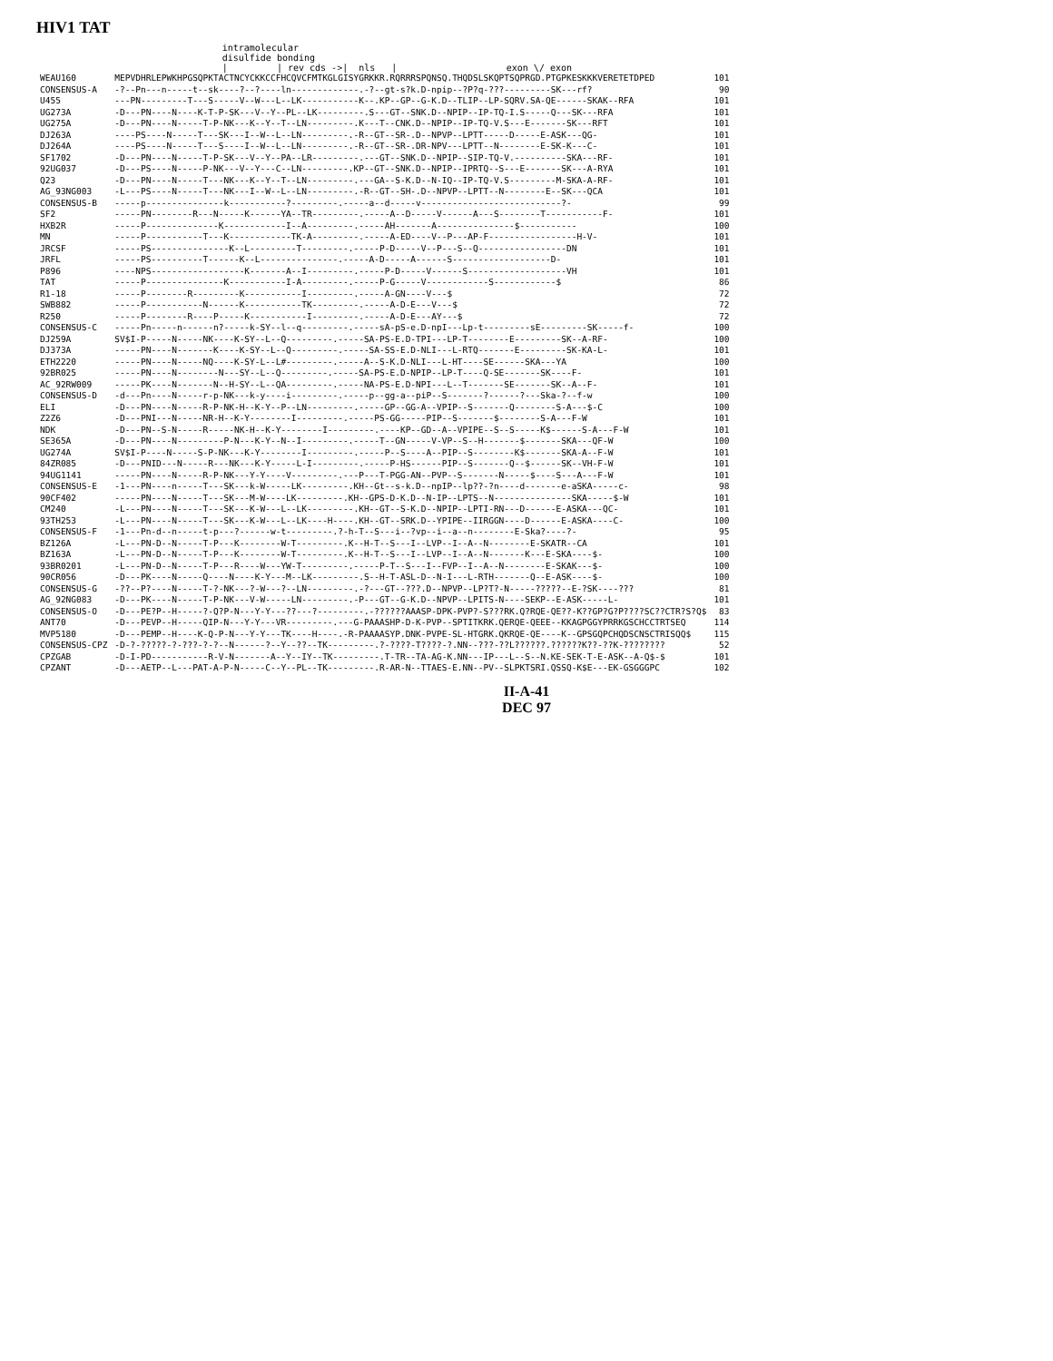HIV1 TAT
intramolecular disulfide bonding | | rev cds ->| nls | exon \/ exon
| WEAU160 | MEPVDHRLEPWKHPGSQPKTACTNCYCKKCCFHCQVCFMTKGLGISYGRKKR.RQRRRSPQNSQ.THQDSLSKQPTSQPRGD.PTGPKESKKKVERETETDPED | 101 |
| CONSENSUS-A | -?--Pn---n-----t--sk----?--?----ln-------------.-?--gt-s?k.D-npip--?P?q-???---------SK---rf? | 90 |
| U455 | ---PN---------T---S-----V--W---L--LK-----------K--.KP--GP--G-K.D--TLIP--LP-SQRV.SA-QE------SKAK--RFA | 101 |
| UG273A | -D---PN----N----K-T-P-SK---V--Y--PL--LK---------.S---GT--SNK.D--NPIP--IP-TQ-I.S-----Q---SK---RFA | 101 |
| UG275A | -D---PN----N-----T-P-NK---K--Y--T--LN---------.K---T--CNK.D--NPIP--IP-TQ-V.S---E-------SK---RFT | 101 |
| DJ263A | ----PS----N-----T---SK---I--W--L--LN---------.-R--GT--SR-.D--NPVP--LPTT-----D-----E-ASK---QG- | 101 |
| DJ264A | ----PS----N-----T---S----I--W--L--LN---------.-R--GT--SR-.DR-NPV---LPTT--N--------E-SK-K---C- | 101 |
| SF1702 | -D---PN----N-----T-P-SK---V--Y--PA--LR---------.---GT--SNK.D--NPIP--SIP-TQ-V.----------SKA---RF- | 101 |
| 92UG037 | -D---PS----N-----P-NK---V--Y---C--LN---------.KP--GT--SNK.D--NPIP--IPRTQ--S---E-------SK---A-RYA | 101 |
| Q23 | -D---PN----N-----T---NK---K--Y--T--LN---------.---GA--S-K.D--N-IQ--IP-TQ-V.S---------M-SKA-A-RF- | 101 |
| AG_93NG003 | -L---PS----N-----T---NK---I--W--L--LN---------.-R--GT--SH-.D--NPVP--LPTT--N--------E--SK---QCA | 101 |
| CONSENSUS-B | -----p---------------k-----------?---------.-----a--d-----v---------------------------?- | 99 |
| SF2 | -----PN--------R---N-----K------YA--TR---------.-----A--D-----V------A---S--------T-----------F- | 101 |
| HXB2R | -----P--------------K------------I--A---------.-----AH-------A---------------$----------- | 100 |
| MN | -----P-----------T---K------------TK-A---------.-----A-ED----V--P---AP-F-----------------H-V- | 101 |
| JRCSF | -----PS---------------K--L---------T---------.-----P-D-----V--P---S--Q-----------------DN | 101 |
| JRFL | -----PS----------T------K--L---------------.-----A-D-----A------S-------------------D- | 101 |
| P896 | ----NPS------------------K-------A--I---------.-----P-D-----V------S-------------------VH | 101 |
| TAT | -----P---------------K-----------I-A---------.-----P-G-----V------------S------------$ | 86 |
| R1-18 | -----P--------R---------K-----------I---------.-----A-GN----V---$ | 72 |
| SWB882 | -----P-----------N------K-----------TK---------.-----A-D-E---V---$ | 72 |
| R250 | -----P--------R----P-----K-----------I---------.-----A-D-E---AY---$ | 72 |
| CONSENSUS-C | -----Pn-----n------n?-----k-SY--l--q---------.-----sA-pS-e.D-npI---Lp-t---------sE---------SK-----f- | 100 |
| DJ259A | SV$I-P-----N-----NK----K-SY--L--Q---------.-----SA-PS-E.D-TPI---LP-T--------E---------SK--A-RF- | 100 |
| DJ373A | -----PN----N-------K----K-SY--L--Q---------.-----SA-SS-E.D-NLI---L-RTQ-------E---------SK-KA-L- | 101 |
| ETH2220 | -----PN----N-----NQ----K-SY-L--L#---------.-----A--S-K.D-NLI---L-HT----SE------SKA---YA | 100 |
| 92BR025 | -----PN----N--------N---SY--L--Q---------.-----SA-PS-E.D-NPIP--LP-T----Q-SE-------SK----F- | 101 |
| AC_92RW009 | -----PK----N-------N--H-SY--L--QA---------.-----NA-PS-E.D-NPI---L--T-------SE-------SK--A--F- | 101 |
| CONSENSUS-D | -d---Pn----N-----r-p-NK---k-y----i---------.-----p--gg-a--piP--S-------?------?---Ska-?--f-w | 100 |
| ELI | -D---PN----N-----R-P-NK-H--K-Y--P--LN---------.-----GP--GG-A--VPIP--S-------Q--------S-A---$-C | 100 |
| Z2Z6 | -D---PNI---N-----NR-H--K-Y--------I---------.-----PS-GG-----PIP--S-------$--------S-A---F-W | 101 |
| NDK | -D---PN--S-N-----R-----NK-H--K-Y--------I---------.----KP--GD--A--VPIPE--S--S-----K$------S-A---F-W | 101 |
| SE365A | -D---PN----N---------P-N---K-Y--N--I---------.-----T--GN-----V-VP--S--H-------$-------SKA---QF-W | 100 |
| UG274A | SV$I-P----N-----S-P-NK---K-Y--------I---------.-----P--S----A--PIP--S--------K$-------SKA-A--F-W | 101 |
| 84ZR085 | -D---PNID---N-----R---NK---K-Y-----L-I---------.-----P-HS------PIP--S-------Q--$------SK--VH-F-W | 101 |
| 94UG1141 | -----PN----N-----R-P-NK---Y-Y----V---------.---P---T-PGG-AN--PVP--S-------N-----$----S---A---F-W | 101 |
| CONSENSUS-E | -1---PN----n-----T---SK---k-W-----LK---------.KH--Gt--s-k.D--npIP--lp??-?n----d-------e-aSKA-----c- | 98 |
| 90CF402 | -----PN----N-----T---SK---M-W----LK---------.KH--GPS-D-K.D--N-IP--LPTS--N---------------SKA-----$-W | 101 |
| CM240 | -L---PN----N-----T---SK---K-W---L--LK---------.KH--GT--S-K.D--NPIP--LPTI-RN---D------E-ASKA---QC- | 101 |
| 93TH253 | -L---PN----N-----T---SK---K-W---L--LK----H----.KH--GT--SRK.D--YPIPE--IIRGGN----D------E-ASKA----C- | 100 |
| CONSENSUS-F | -1---Pn-d--n-----t-p---?------w-t---------.?-h-T--S---i--?vp--i--a--n--------E-Ska?----?- | 95 |
| BZ126A | -L---PN-D--N-----T-P---K--------W-T---------.K--H-T--S---I--LVP--I--A--N--------E-SKATR--CA | 101 |
| BZ163A | -L---PN-D--N-----T-P---K--------W-T---------.K--H-T--S---I--LVP--I--A--N-------K---E-SKA----$- | 100 |
| 93BR0201 | -L---PN-D--N-----T-P---R----W---YW-T---------.-----P-T--S---I--FVP--I--A--N--------E-SKAK---$- | 100 |
| 90CR056 | -D---PK----N-----Q----N----K-Y---M--LK---------.S--H-T-ASL-D--N-I---L-RTH-------Q--E-ASK----$- | 100 |
| CONSENSUS-G | -??--P?----N-----T-?-NK---?-W---?--LN---------.-?---GT--???.D--NPVP--LP?T?-N-----?????--E-?SK----??? | 81 |
| AG_92NG083 | -D---PK----N-----T-P-NK---V-W-----LN---------.-P---GT--G-K.D--NPVP--LPITS-N----SEKP--E-ASK-----L- | 101 |
| CONSENSUS-O | -D---PE?P--H-----?-Q?P-N---Y-Y---??---?---------.-??????AAASP-DPK-PVP?-S???RK.Q?RQE-QE??-K??GP?G?P????SC??CTR?S?Q$ | 83 |
| ANT70 | -D---PEVP--H-----QIP-N---Y-Y---VR---------.---G-PAAASHP-D-K-PVP--SPTITKRK.QERQE-QEEE--KKAGPGGYPRRKGSCHCCTRTSEQ | 114 |
| MVP5180 | -D---PEMP--H----K-Q-P-N---Y-Y---TK----H----.-R-PAAAASYP.DNK-PVPE-SL-HTGRK.QKRQE-QE----K--GPSGQPCHQDSCNSCTRISQQ$ | 115 |
| CONSENSUS-CPZ | -D-?-?????-?-???-?-?--N------?--Y--??--TK---------.?-????-T????-?.NN--???-??L??????.??????K??-??K-???????? | 52 |
| CPZGAB | -D-I-PD-----------R-V-N-------A--Y--IY--TK---------.T-TR--TA-AG-K.NN---IP---L--S--N.KE-SEK-T-E-ASK--A-Q$-$ | 101 |
| CPZANT | -D---AETP--L---PAT-A-P-N-----C--Y--PL--TK---------.R-AR-N--TTAES-E.NN--PV--SLPKTSRI.QSSQ-K$E---EK-GSGGGPC | 102 |
II-A-41
DEC 97